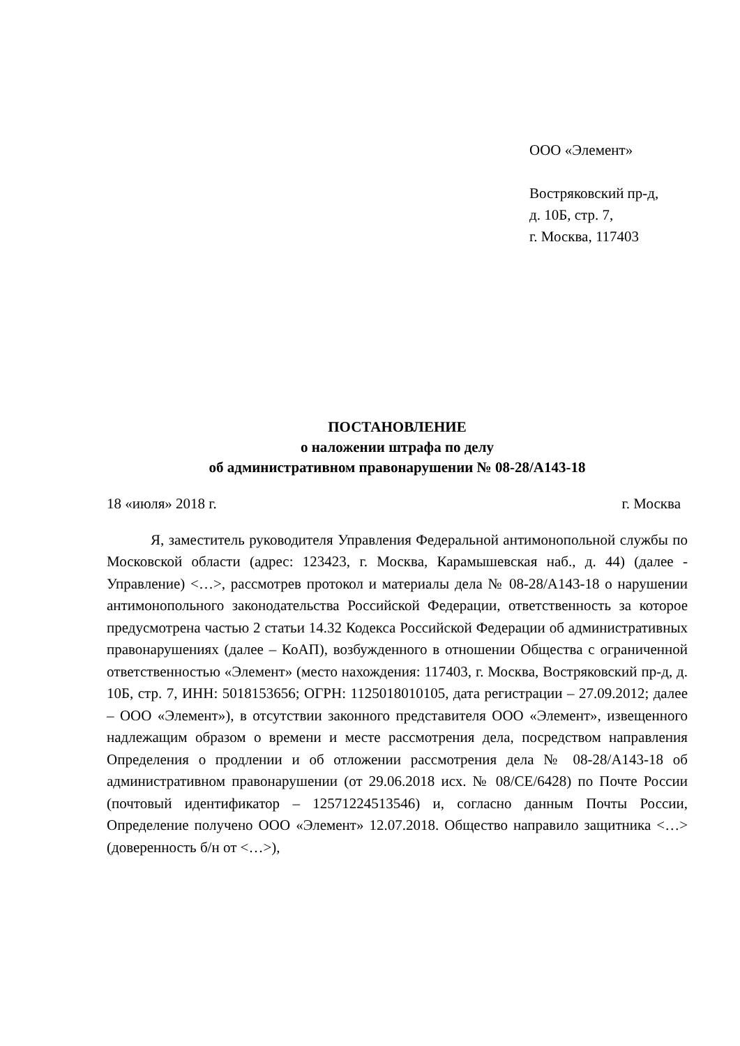ООО «Элемент»
Востряковский пр-д,
д. 10Б, стр. 7,
г. Москва, 117403
ПОСТАНОВЛЕНИЕ
о наложении штрафа по делу
об административном правонарушении № 08-28/А143-18
18 «июля» 2018 г. г. Москва
Я, заместитель руководителя Управления Федеральной антимонопольной службы по Московской области (адрес: 123423, г. Москва, Карамышевская наб., д. 44) (далее - Управление) <…>, рассмотрев протокол и материалы дела № 08-28/А143-18 о нарушении антимонопольного законодательства Российской Федерации, ответственность за которое предусмотрена частью 2 статьи 14.32 Кодекса Российской Федерации об административных правонарушениях (далее – КоАП), возбужденного в отношении Общества с ограниченной ответственностью «Элемент» (место нахождения: 117403, г. Москва, Востряковский пр-д, д. 10Б, стр. 7, ИНН: 5018153656; ОГРН: 1125018010105, дата регистрации – 27.09.2012; далее – ООО «Элемент»), в отсутствии законного представителя ООО «Элемент», извещенного надлежащим образом о времени и месте рассмотрения дела, посредством направления Определения о продлении и об отложении рассмотрения дела № 08-28/А143-18 об административном правонарушении (от 29.06.2018 исх. № 08/СЕ/6428) по Почте России (почтовый идентификатор – 12571224513546) и, согласно данным Почты России, Определение получено ООО «Элемент» 12.07.2018. Общество направило защитника <…> (доверенность б/н от <…>),